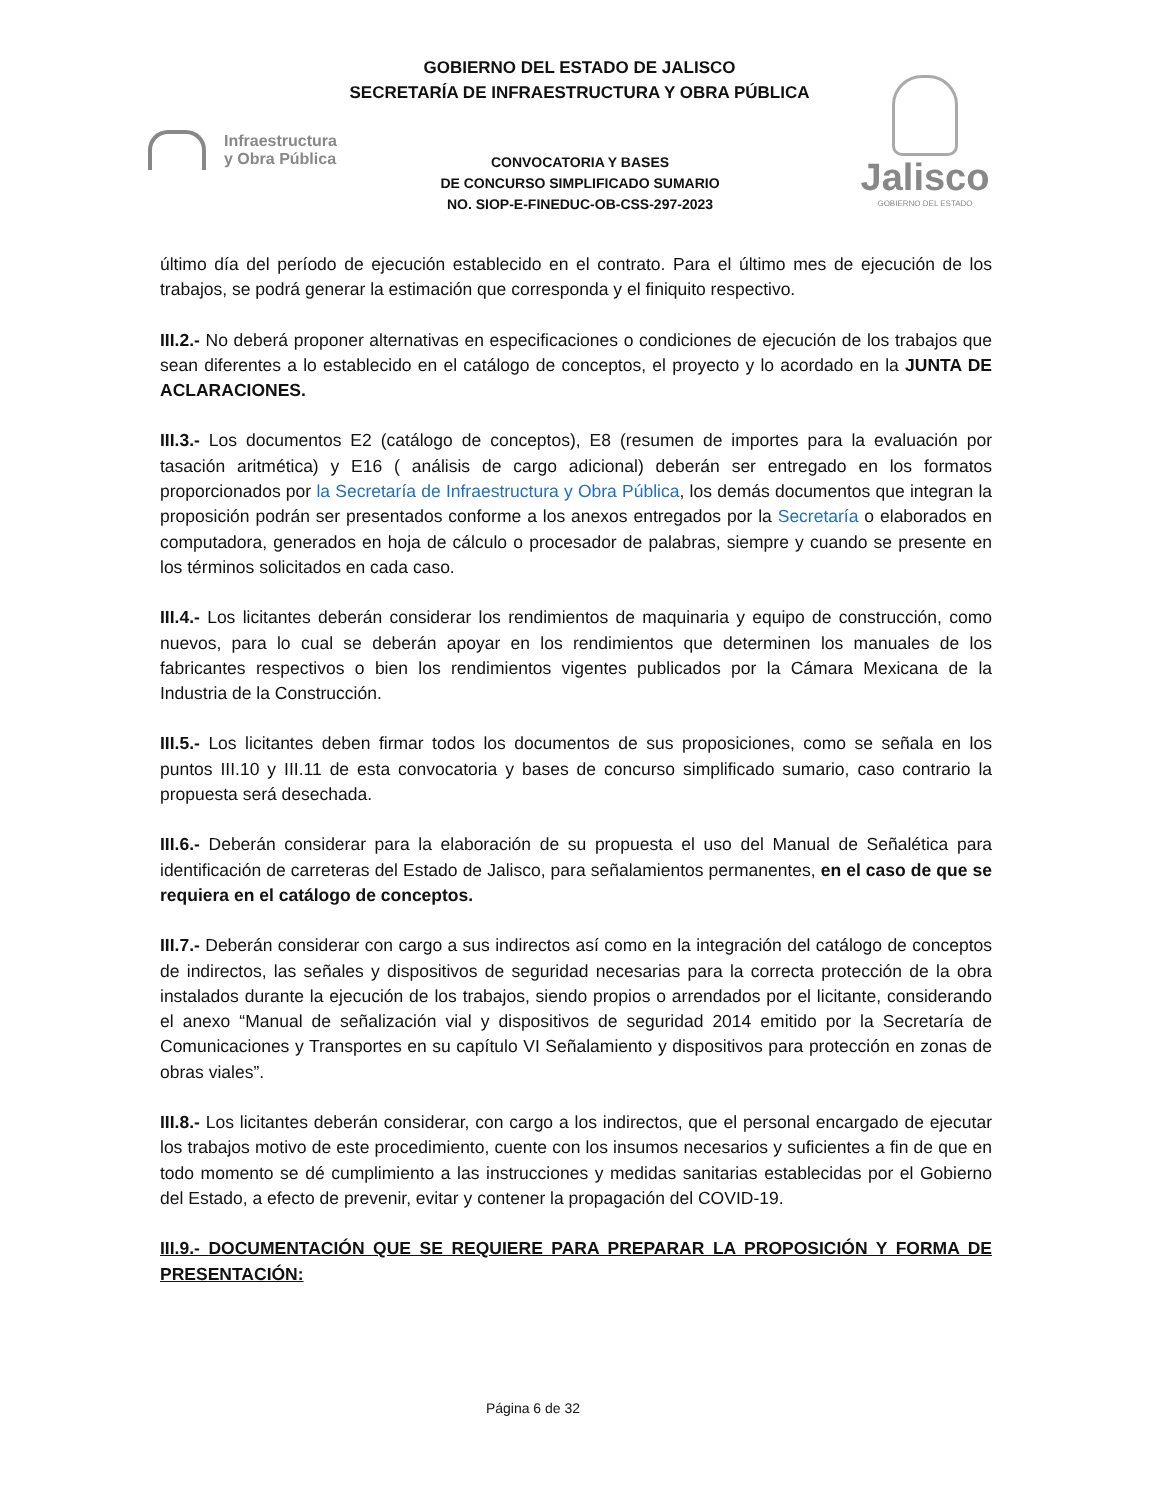GOBIERNO DEL ESTADO DE JALISCO
SECRETARÍA DE INFRAESTRUCTURA Y OBRA PÚBLICA
Infraestructura
y Obra Pública
CONVOCATORIA Y BASES
DE CONCURSO SIMPLIFICADO SUMARIO
NO. SIOP-E-FINEDUC-OB-CSS-297-2023
Jalisco
GOBIERNO DEL ESTADO
último día del período de ejecución establecido en el contrato. Para el último mes de ejecución de los trabajos, se podrá generar la estimación que corresponda y el finiquito respectivo.
III.2.- No deberá proponer alternativas en especificaciones o condiciones de ejecución de los trabajos que sean diferentes a lo establecido en el catálogo de conceptos, el proyecto y lo acordado en la JUNTA DE ACLARACIONES.
III.3.- Los documentos E2 (catálogo de conceptos), E8 (resumen de importes para la evaluación por tasación aritmética) y E16 ( análisis de cargo adicional) deberán ser entregado en los formatos proporcionados por la Secretaría de Infraestructura y Obra Pública, los demás documentos que integran la proposición podrán ser presentados conforme a los anexos entregados por la Secretaría o elaborados en computadora, generados en hoja de cálculo o procesador de palabras, siempre y cuando se presente en los términos solicitados en cada caso.
III.4.- Los licitantes deberán considerar los rendimientos de maquinaria y equipo de construcción, como nuevos, para lo cual se deberán apoyar en los rendimientos que determinen los manuales de los fabricantes respectivos o bien los rendimientos vigentes publicados por la Cámara Mexicana de la Industria de la Construcción.
III.5.- Los licitantes deben firmar todos los documentos de sus proposiciones, como se señala en los puntos III.10 y III.11 de esta convocatoria y bases de concurso simplificado sumario, caso contrario la propuesta será desechada.
III.6.- Deberán considerar para la elaboración de su propuesta el uso del Manual de Señalética para identificación de carreteras del Estado de Jalisco, para señalamientos permanentes, en el caso de que se requiera en el catálogo de conceptos.
III.7.- Deberán considerar con cargo a sus indirectos así como en la integración del catálogo de conceptos de indirectos, las señales y dispositivos de seguridad necesarias para la correcta protección de la obra instalados durante la ejecución de los trabajos, siendo propios o arrendados por el licitante, considerando el anexo “Manual de señalización vial y dispositivos de seguridad 2014 emitido por la Secretaría de Comunicaciones y Transportes en su capítulo VI Señalamiento y dispositivos para protección en zonas de obras viales”.
III.8.- Los licitantes deberán considerar, con cargo a los indirectos, que el personal encargado de ejecutar los trabajos motivo de este procedimiento, cuente con los insumos necesarios y suficientes a fin de que en todo momento se dé cumplimiento a las instrucciones y medidas sanitarias establecidas por el Gobierno del Estado, a efecto de prevenir, evitar y contener la propagación del COVID-19.
III.9.- DOCUMENTACIÓN QUE SE REQUIERE PARA PREPARAR LA PROPOSICIÓN Y FORMA DE PRESENTACIÓN:
Página 6 de 32